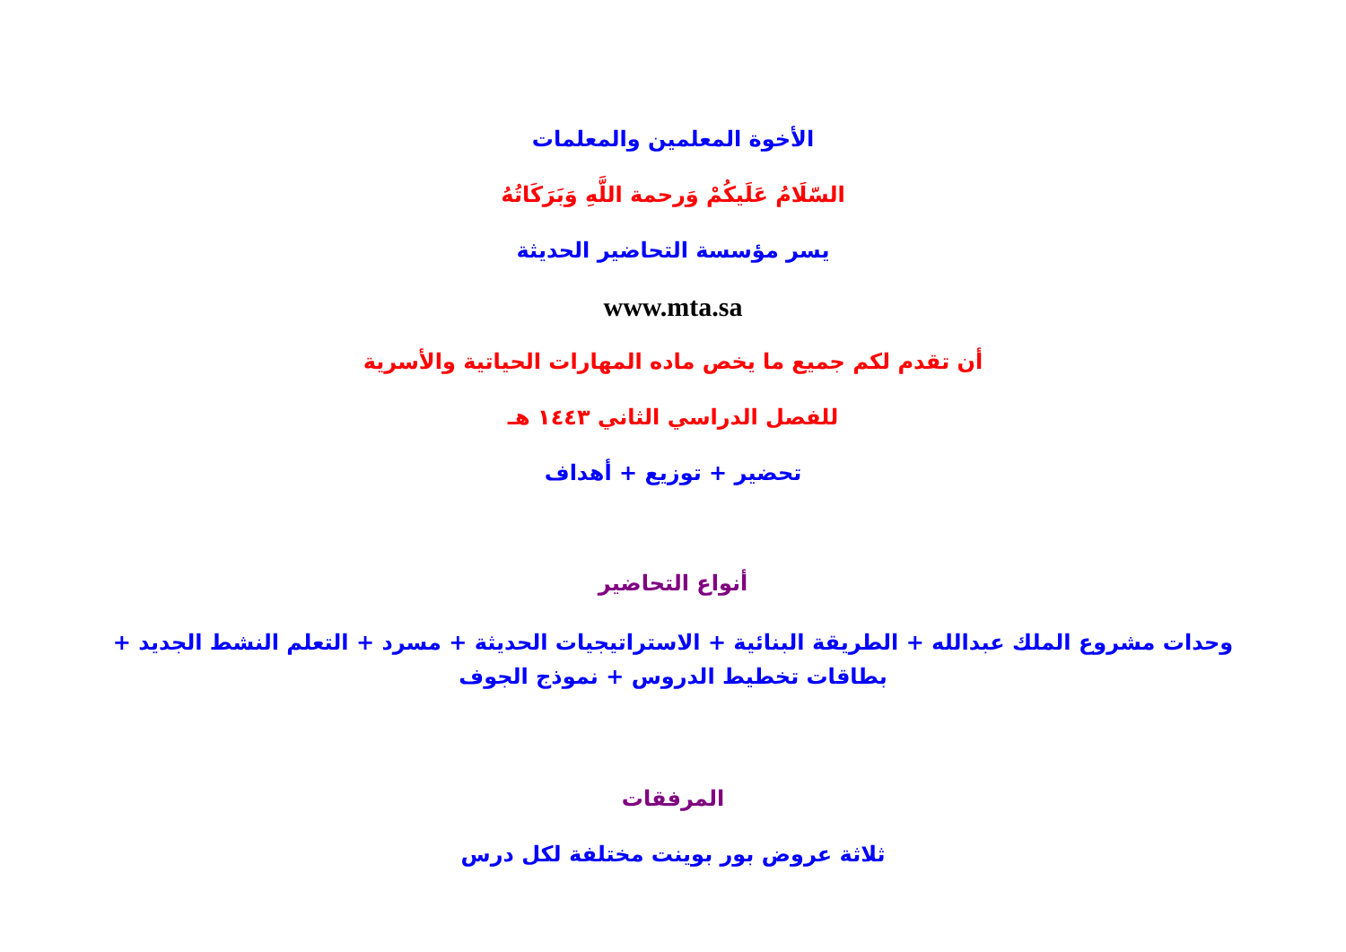الأخوة المعلمين والمعلمات
السّلَامُ عَلَيكُمْ وَرحمة اللَّهِ وَبَرَكَاتُهُ
يسر مؤسسة التحاضير الحديثة
www.mta.sa
أن تقدم لكم جميع ما يخص ماده المهارات الحياتية والأسرية
للفصل الدراسي الثاني ١٤٤٣ هـ
تحضير + توزيع + أهداف
أنواع التحاضير
وحدات مشروع الملك عبدالله + الطريقة البنائية + الاستراتيجيات الحديثة + مسرد + التعلم النشط الجديد + بطاقات تخطيط الدروس + نموذج الجوف
المرفقات
ثلاثة عروض بور بوينت مختلفة لكل درس